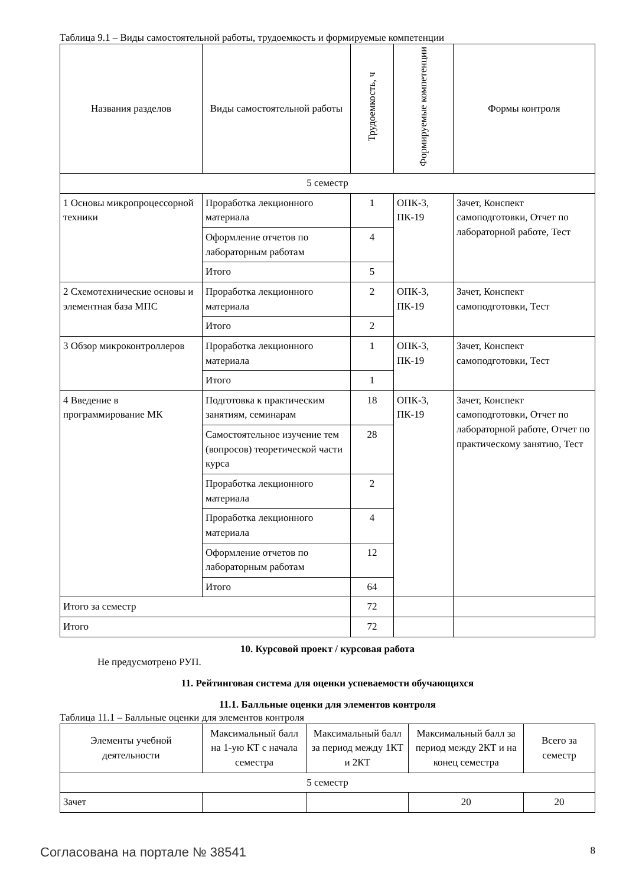Таблица 9.1 – Виды самостоятельной работы, трудоемкость и формируемые компетенции
| Названия разделов | Виды самостоятельной работы | Трудоемкость, ч | Формируемые компетенции | Формы контроля |
| --- | --- | --- | --- | --- |
| 5 семестр | | | | |
| 1 Основы микропроцессорной техники | Проработка лекционного материала | 1 | ОПК-3, ПК-19 | Зачет, Конспект самоподготовки, Отчет по лабораторной работе, Тест |
| | Оформление отчетов по лабораторным работам | 4 | | |
| | Итого | 5 | | |
| 2 Схемотехнические основы и элементная база МПС | Проработка лекционного материала | 2 | ОПК-3, ПК-19 | Зачет, Конспект самоподготовки, Тест |
| | Итого | 2 | | |
| 3 Обзор микроконтроллеров | Проработка лекционного материала | 1 | ОПК-3, ПК-19 | Зачет, Конспект самоподготовки, Тест |
| | Итого | 1 | | |
| 4 Введение в программирование МК | Подготовка к практическим занятиям, семинарам | 18 | ОПК-3, ПК-19 | Зачет, Конспект самоподготовки, Отчет по лабораторной работе, Отчет по практическому занятию, Тест |
| | Самостоятельное изучение тем (вопросов) теоретической части курса | 28 | | |
| | Проработка лекционного материала | 2 | | |
| | Проработка лекционного материала | 4 | | |
| | Оформление отчетов по лабораторным работам | 12 | | |
| | Итого | 64 | | |
| Итого за семестр | | 72 | | |
| Итого | | 72 | | |
10. Курсовой проект / курсовая работа
Не предусмотрено РУП.
11. Рейтинговая система для оценки успеваемости обучающихся
11.1. Балльные оценки для элементов контроля
Таблица 11.1 – Балльные оценки для элементов контроля
| Элементы учебной деятельности | Максимальный балл на 1-ую КТ с начала семестра | Максимальный балл за период между 1КТ и 2КТ | Максимальный балл за период между 2КТ и на конец семестра | Всего за семестр |
| --- | --- | --- | --- | --- |
| 5 семестр | | | | |
| Зачет | | | 20 | 20 |
Согласована на портале № 38541 8